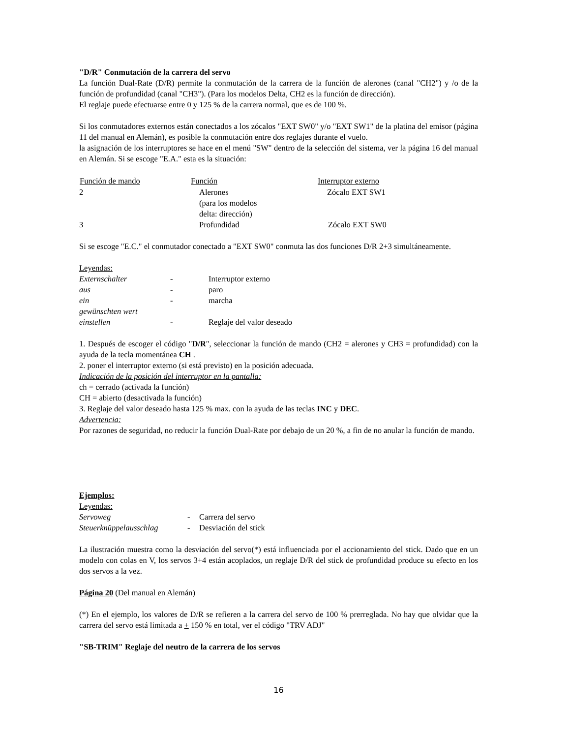"D/R" Conmutación de la carrera del servo
La función Dual-Rate (D/R) permite la conmutación de la carrera de la función de alerones (canal "CH2") y /o de la función de profundidad (canal "CH3"). (Para los modelos Delta, CH2 es la función de dirección).
El reglaje puede efectuarse entre 0 y 125 % de la carrera normal, que es de 100 %.
Si los conmutadores externos están conectados a los zócalos "EXT SW0" y/o "EXT SW1" de la platina del emisor (página 11 del manual en Alemán), es posible la conmutación entre dos reglajes durante el vuelo.
la asignación de los interruptores se hace en el menú "SW" dentro de la selección del sistema, ver la página 16 del manual en Alemán. Si se escoge "E.A." esta es la situación:
| Función de mando | Función | Interruptor externo |
| --- | --- | --- |
| 2 | Alerones (para los modelos delta: dirección) | Zócalo EXT SW1 |
| 3 | Profundidad | Zócalo EXT SW0 |
Si se escoge "E.C." el conmutador conectado a "EXT SW0" conmuta las dos funciones D/R 2+3 simultáneamente.
Leyendas:
| Externschalter | - | Interruptor externo |
| aus | - | paro |
| ein | - | marcha |
| gewünschten wert einstellen | - | Reglaje del valor deseado |
1. Después de escoger el código "D/R", seleccionar la función de mando (CH2 = alerones y CH3 = profundidad) con la ayuda de la tecla momentánea CH .
2. poner el interruptor externo (si está previsto) en la posición adecuada.
Indicación de la posición del interruptor en la pantalla:
ch = cerrado (activada la función)
CH = abierto (desactivada la función)
3. Reglaje del valor deseado hasta 125 % max. con la ayuda de las teclas INC y DEC.
Advertencia:
Por razones de seguridad, no reducir la función Dual-Rate por debajo de un 20 %, a fin de no anular la función de mando.
Ejemplos:
Leyendas:
| Servoweg | - | Carrera del servo |
| Steuerknüppelausschlag | - | Desviación del stick |
La ilustración muestra como la desviación del servo(*) está influenciada por el accionamiento del stick. Dado que en un modelo con colas en V, los servos 3+4 están acoplados, un reglaje D/R del stick de profundidad produce su efecto en los dos servos a la vez.
Página 20 (Del manual en Alemán)
(*) En el ejemplo, los valores de D/R se refieren a la carrera del servo de 100 % prerreglada. No hay que olvidar que la carrera del servo está limitada a + 150 % en total, ver el código "TRV ADJ"
"SB-TRIM" Reglaje del neutro de la carrera de los servos
16